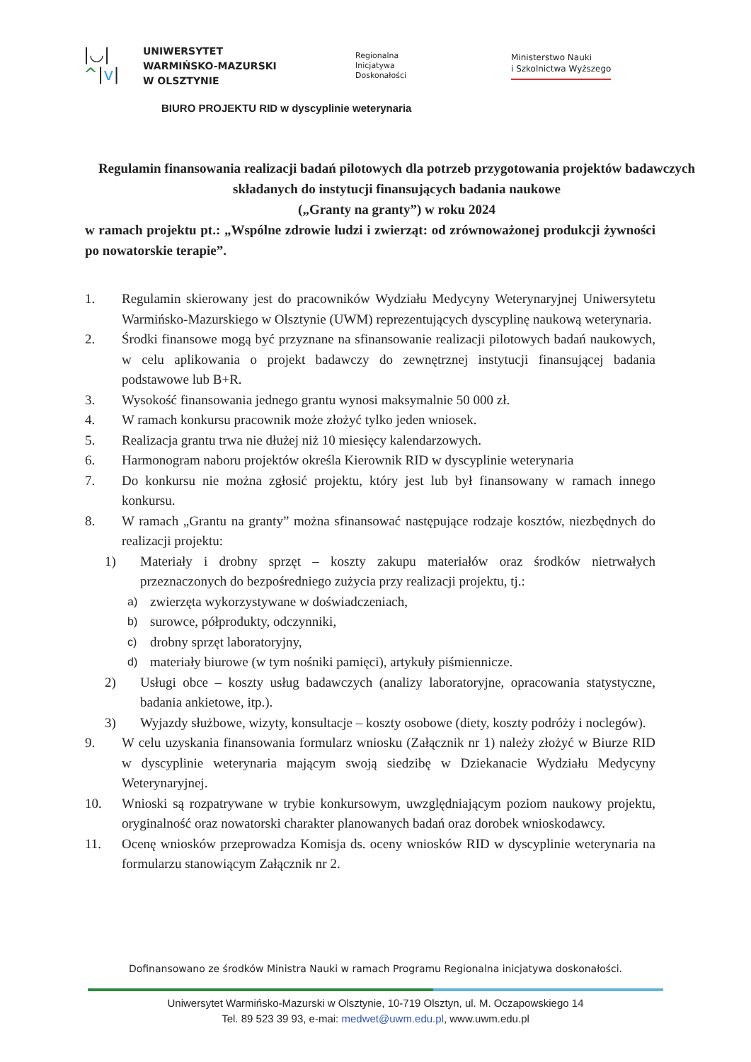|◡|
^|v|
UNIWERSYTET
WARMIŃSKO-MAZURSKI
W OLSZTYNIE
Regionalna
Inicjatywa
Doskonałości
Ministerstwo Nauki
i Szkolnictwa Wyższego
BIURO PROJEKTU RID w dyscyplinie weterynaria
Regulamin finansowania realizacji badań pilotowych dla potrzeb przygotowania projektów badawczych składanych do instytucji finansujących badania naukowe
(„Granty na granty”) w roku 2024
w ramach projektu pt.: „Wspólne zdrowie ludzi i zwierząt: od zrównoważonej produkcji żywności po nowatorskie terapie”.
1. Regulamin skierowany jest do pracowników Wydziału Medycyny Weterynaryjnej Uniwersytetu Warmińsko-Mazurskiego w Olsztynie (UWM) reprezentujących dyscyplinę naukową weterynaria.
2. Środki finansowe mogą być przyznane na sfinansowanie realizacji pilotowych badań naukowych, w celu aplikowania o projekt badawczy do zewnętrznej instytucji finansującej badania podstawowe lub B+R.
3. Wysokość finansowania jednego grantu wynosi maksymalnie 50 000 zł.
4. W ramach konkursu pracownik może złożyć tylko jeden wniosek.
5. Realizacja grantu trwa nie dłużej niż 10 miesięcy kalendarzowych.
6. Harmonogram naboru projektów określa Kierownik RID w dyscyplinie weterynaria
7. Do konkursu nie można zgłosić projektu, który jest lub był finansowany w ramach innego konkursu.
8. W ramach „Grantu na granty” można sfinansować następujące rodzaje kosztów, niezbędnych do realizacji projektu:
1) Materiały i drobny sprzęt – koszty zakupu materiałów oraz środków nietrwałych przeznaczonych do bezpośredniego zużycia przy realizacji projektu, tj.:
a) zwierzęta wykorzystywane w doświadczeniach,
b) surowce, półprodukty, odczynniki,
c) drobny sprzęt laboratoryjny,
d) materiały biurowe (w tym nośniki pamięci), artykuły piśmiennicze.
2) Usługi obce – koszty usług badawczych (analizy laboratoryjne, opracowania statystyczne, badania ankietowe, itp.).
3) Wyjazdy służbowe, wizyty, konsultacje – koszty osobowe (diety, koszty podróży i noclegów).
9. W celu uzyskania finansowania formularz wniosku (Załącznik nr 1) należy złożyć w Biurze RID w dyscyplinie weterynaria mającym swoją siedzibę w Dziekanacie Wydziału Medycyny Weterynaryjnej.
10. Wnioski są rozpatrywane w trybie konkursowym, uwzględniającym poziom naukowy projektu, oryginalność oraz nowatorski charakter planowanych badań oraz dorobek wnioskodawcy.
11. Ocenę wniosków przeprowadza Komisja ds. oceny wniosków RID w dyscyplinie weterynaria na formularzu stanowiącym Załącznik nr 2.
Dofinansowano ze środków Ministra Nauki w ramach Programu Regionalna inicjatywa doskonałości.
Uniwersytet Warmińsko-Mazurski w Olsztynie, 10-719 Olsztyn, ul. M. Oczapowskiego 14
Tel. 89 523 39 93, e-mai: medwet@uwm.edu.pl, www.uwm.edu.pl